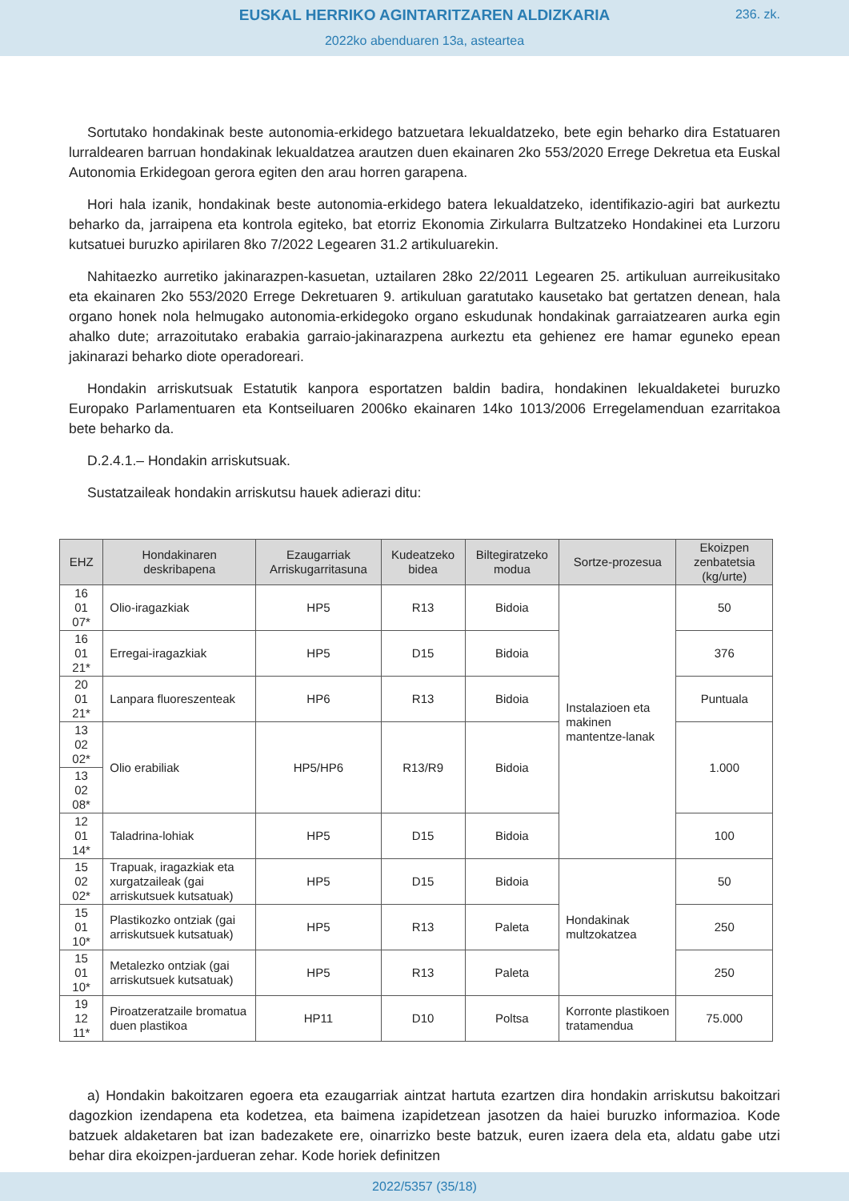EUSKAL HERRIKO AGINTARITZAREN ALDIZKARIA
236. zk.
2022ko abenduaren 13a, asteartea
Sortutako hondakinak beste autonomia-erkidego batzuetara lekualdatzeko, bete egin beharko dira Estatuaren lurraldearen barruan hondakinak lekualdatzea arautzen duen ekainaren 2ko 553/2020 Errege Dekretua eta Euskal Autonomia Erkidegoan gerora egiten den arau horren garapena.
Hori hala izanik, hondakinak beste autonomia-erkidego batera lekualdatzeko, identifikazio-agiri bat aurkeztu beharko da, jarraipena eta kontrola egiteko, bat etorriz Ekonomia Zirkularra Bultzatzeko Hondakinei eta Lurzoru kutsatuei buruzko apirilaren 8ko 7/2022 Legearen 31.2 artikuluarekin.
Nahitaezko aurretiko jakinarazpen-kasuetan, uztailaren 28ko 22/2011 Legearen 25. artikuluan aurreikusitako eta ekainaren 2ko 553/2020 Errege Dekretuaren 9. artikuluan garatutako kausetako bat gertatzen denean, hala organo honek nola helmugako autonomia-erkidegoko organo eskudunak hondakinak garraiatzearen aurka egin ahalko dute; arrazoitutako erabakia garraio-jakinarazpena aurkeztu eta gehienez ere hamar eguneko epean jakinarazi beharko diote operadoreari.
Hondakin arriskutsuak Estatutik kanpora esportatzen baldin badira, hondakinen lekualdaketei buruzko Europako Parlamentuaren eta Kontseiluaren 2006ko ekainaren 14ko 1013/2006 Erregelamenduan ezarritakoa bete beharko da.
D.2.4.1.– Hondakin arriskutsuak.
Sustatzaileak hondakin arriskutsu hauek adierazi ditu:
| EHZ | Hondakinaren deskribapena | Ezaugarriak Arriskugarritasuna | Kudeatzeko bidea | Biltegiratzeko modua | Sortze-prozesua | Ekoizpen zenbatetsia (kg/urte) |
| --- | --- | --- | --- | --- | --- | --- |
| 16 01 07* | Olio-iragazkiak | HP5 | R13 | Bidoia | Instalazioen eta makinen mantentze-lanak | 50 |
| 16 01 21* | Erregai-iragazkiak | HP5 | D15 | Bidoia | | 376 |
| 20 01 21* | Lanpara fluoreszenteak | HP6 | R13 | Bidoia | | Puntuala |
| 13 02 02* | Olio erabiliak | HP5/HP6 | R13/R9 | Bidoia | | 1.000 |
| 13 02 08* | | | | | | |
| 12 01 14* | Taladrina-lohiak | HP5 | D15 | Bidoia | | 100 |
| 15 02 02* | Trapuak, iragazkiak eta xurgatzaileak (gai arriskutsuek kutsatuak) | HP5 | D15 | Bidoia | Hondakinak multzokatzea | 50 |
| 15 01 10* | Plastikozko ontziak (gai arriskutsuek kutsatuak) | HP5 | R13 | Paleta | | 250 |
| 15 01 10* | Metalezko ontziak (gai arriskutsuek kutsatuak) | HP5 | R13 | Paleta | | 250 |
| 19 12 11* | Piroatzeratzaile bromatua duen plastikoa | HP11 | D10 | Poltsa | Korronte plastikoen tratamendua | 75.000 |
a) Hondakin bakoitzaren egoera eta ezaugarriak aintzat hartuta ezartzen dira hondakin arriskutsu bakoitzari dagozkion izendapena eta kodetzea, eta baimena izapidetzean jasotzen da haiei buruzko informazioa. Kode batzuek aldaketaren bat izan badezakete ere, oinarrizko beste batzuk, euren izaera dela eta, aldatu gabe utzi behar dira ekoizpen-jardueran zehar. Kode horiek definitzen
2022/5357 (35/18)